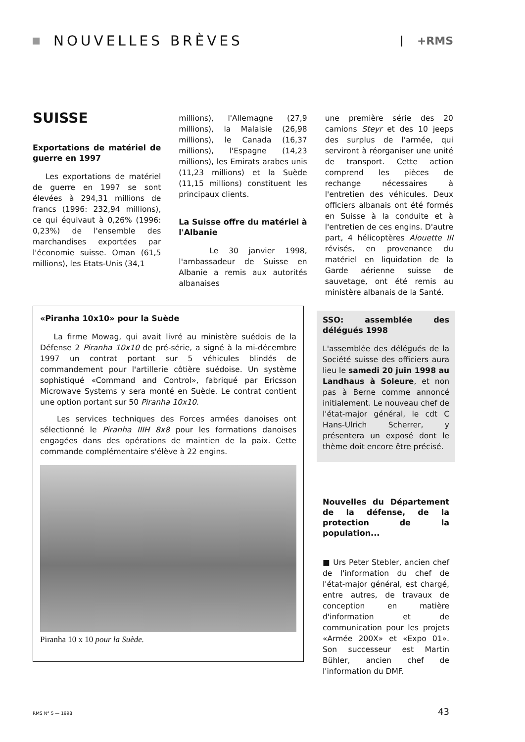NOUVELLES BRÈVES
+RMS
SUISSE
Exportations de matériel de guerre en 1997
Les exportations de matériel de guerre en 1997 se sont élevées à 294,31 millions de francs (1996: 232,94 millions), ce qui équivaut à 0,26% (1996: 0,23%) de l'ensemble des marchandises exportées par l'économie suisse. Oman (61,5 millions), les Etats-Unis (34,1
millions), l'Allemagne (27,9 millions), la Malaisie (26,98 millions), le Canada (16,37 millions), l'Espagne (14,23 millions), les Emirats arabes unis (11,23 millions) et la Suède (11,15 millions) constituent les principaux clients.
La Suisse offre du matériel à l'Albanie
Le 30 janvier 1998, l'ambassadeur de Suisse en Albanie a remis aux autorités albanaises
une première série des 20 camions Steyr et des 10 jeeps des surplus de l'armée, qui serviront à réorganiser une unité de transport. Cette action comprend les pièces de rechange nécessaires à l'entretien des véhicules. Deux officiers albanais ont été formés en Suisse à la conduite et à l'entretien de ces engins. D'autre part, 4 hélicoptères Alouette III révisés, en provenance du matériel en liquidation de la Garde aérienne suisse de sauvetage, ont été remis au ministère albanais de la Santé.
«Piranha 10x10» pour la Suède
La firme Mowag, qui avait livré au ministère suédois de la Défense 2 Piranha 10x10 de pré-série, a signé à la mi-décembre 1997 un contrat portant sur 5 véhicules blindés de commandement pour l'artillerie côtière suédoise. Un système sophistiqué «Command and Control», fabriqué par Ericsson Microwave Systems y sera monté en Suède. Le contrat contient une option portant sur 50 Piranha 10x10.
Les services techniques des Forces armées danoises ont sélectionné le Piranha IIIH 8x8 pour les formations danoises engagées dans des opérations de maintien de la paix. Cette commande complémentaire s'élève à 22 engins.
Piranha 10 x 10 pour la Suède.
SSO: assemblée des délégués 1998
L'assemblée des délégués de la Société suisse des officiers aura lieu le samedi 20 juin 1998 au Landhaus à Soleure, et non pas à Berne comme annoncé initialement. Le nouveau chef de l'état-major général, le cdt C Hans-Ulrich Scherrer, y présentera un exposé dont le thème doit encore être précisé.
Nouvelles du Département de la défense, de la protection de la population...
■ Urs Peter Stebler, ancien chef de l'information du chef de l'état-major général, est chargé, entre autres, de travaux de conception en matière d'information et de communication pour les projets «Armée 200X» et «Expo 01». Son successeur est Martin Bühler, ancien chef de l'information du DMF.
RMS N° 5 — 1998 43